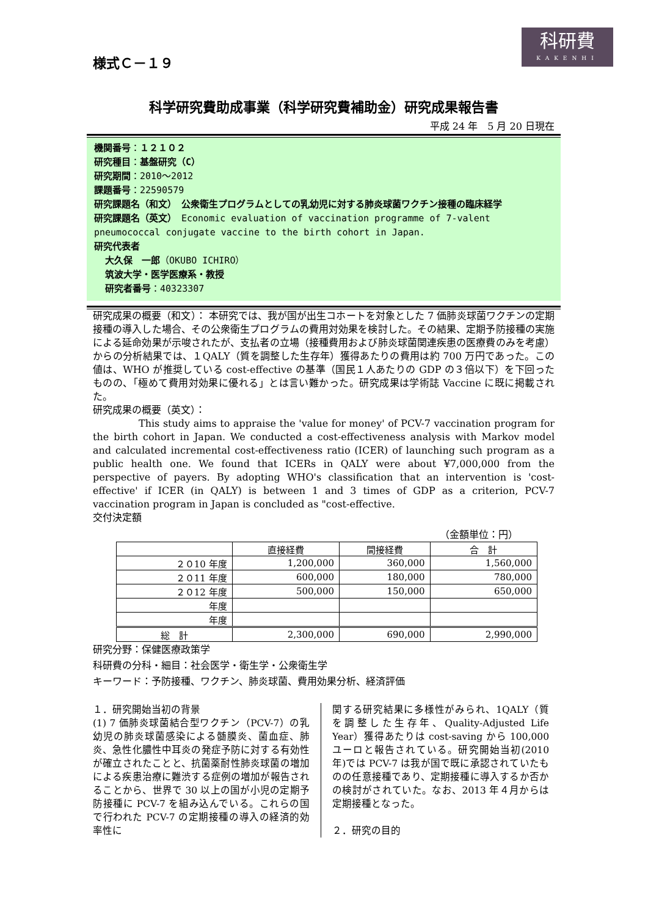様式Ｃ－１９
科研費
KAKENHI
科学研究費助成事業（科学研究費補助金）研究成果報告書
平成 24 年　5 月 20 日現在
機関番号：１２１０２
研究種目：基盤研究（C）
研究期間：2010～2012
課題番号：22590579
研究課題名（和文）　公衆衛生プログラムとしての乳幼児に対する肺炎球菌ワクチン接種の臨床経学
研究課題名（英文）　Economic evaluation of vaccination programme of 7-valent pneumococcal conjugate vaccine to the birth cohort in Japan.
研究代表者
大久保　一郎（OKUBO ICHIRO）
筑波大学・医学医療系・教授
研究者番号：40323307
研究成果の概要（和文）： 本研究では、我が国が出生コホートを対象とした 7 価肺炎球菌ワクチンの定期接種の導入した場合、その公衆衛生プログラムの費用対効果を検討した。その結果、定期予防接種の実施による延命効果が示唆されたが、支払者の立場（接種費用および肺炎球菌関連疾患の医療費のみを考慮）からの分析結果では、１QALY（質を調整した生存年）獲得あたりの費用は約 700 万円であった。この値は、WHO が推奨している cost-effective の基準（国民１人あたりの GDP の３倍以下）を下回ったものの、「極めて費用対効果に優れる」とは言い難かった。研究成果は学術誌 Vaccine に既に掲載された。
研究成果の概要（英文）：
This study aims to appraise the 'value for money' of PCV-7 vaccination program for the birth cohort in Japan. We conducted a cost-effectiveness analysis with Markov model and calculated incremental cost-effectiveness ratio (ICER) of launching such program as a public health one. We found that ICERs in QALY were about ¥7,000,000 from the perspective of payers. By adopting WHO's classification that an intervention is 'cost-effective' if ICER (in QALY) is between 1 and 3 times of GDP as a criterion, PCV-7 vaccination program in Japan is concluded as "cost-effective.
交付決定額
（金額単位：円）
| | 直接経費 | 間接経費 | 合 計 |
| --- | --- | --- | --- |
| ２０10 年度 | 1,200,000 | 360,000 | 1,560,000 |
| ２０11 年度 | 600,000 | 180,000 | 780,000 |
| ２０12 年度 | 500,000 | 150,000 | 650,000 |
| 年度 | | | |
| 年度 | | | |
| 総 計 | 2,300,000 | 690,000 | 2,990,000 |
研究分野：保健医療政策学
科研費の分科・細目：社会医学・衛生学・公衆衛生学
キーワード：予防接種、ワクチン、肺炎球菌、費用効果分析、経済評価
１．研究開始当初の背景
(1) 7 価肺炎球菌結合型ワクチン（PCV-7）の乳幼児の肺炎球菌感染による髄膜炎、菌血症、肺炎、急性化膿性中耳炎の発症予防に対する有効性が確立されたことと、抗菌薬耐性肺炎球菌の増加による疾患治療に難渋する症例の増加が報告されることから、世界で 30 以上の国が小児の定期予防接種に PCV-7 を組み込んでいる。これらの国で行われた PCV-7 の定期接種の導入の経済的効率性に
関する研究結果に多様性がみられ、1QALY（質を調整した生存年、Quality-Adjusted Life Year）獲得あたりは cost-saving から 100,000 ユーロと報告されている。研究開始当初(2010 年)では PCV-7 は我が国で既に承認されていたものの任意接種であり、定期接種に導入するか否かの検討がされていた。なお、2013 年４月からは定期接種となった。
２．研究の目的